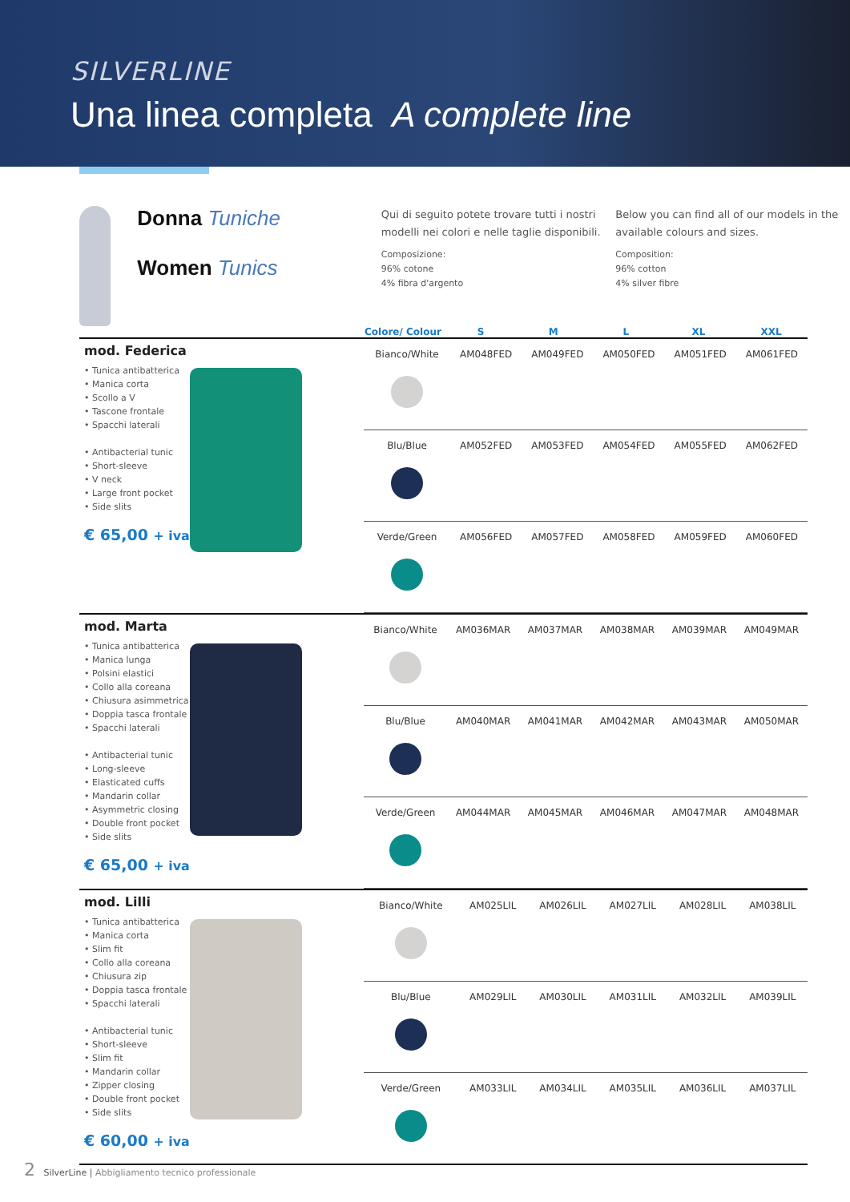SILVERLINE
Una linea completa A complete line
Donna Tuniche
Women Tunics
Qui di seguito potete trovare tutti i nostri modelli nei colori e nelle taglie disponibili.
Composizione:
96% cotone
4% fibra d'argento
Below you can find all of our models in the available colours and sizes.
Composition:
96% cotton
4% silver fibre
Colore/ Colour S M L XL XXL
mod. Federica
• Tunica antibatterica
• Manica corta
• Scollo a V
• Tascone frontale
• Spacchi laterali
• Antibacterial tunic
• Short-sleeve
• V neck
• Large front pocket
• Side slits
€ 65,00 + iva
| Bianco/White | AM048FED | AM049FED | AM050FED | AM051FED | AM061FED |
| Blu/Blue | AM052FED | AM053FED | AM054FED | AM055FED | AM062FED |
| Verde/Green | AM056FED | AM057FED | AM058FED | AM059FED | AM060FED |
mod. Marta
• Tunica antibatterica
• Manica lunga
• Polsini elastici
• Collo alla coreana
• Chiusura asimmetrica
• Doppia tasca frontale
• Spacchi laterali
• Antibacterial tunic
• Long-sleeve
• Elasticated cuffs
• Mandarin collar
• Asymmetric closing
• Double front pocket
• Side slits
€ 65,00 + iva
| Bianco/White | AM036MAR | AM037MAR | AM038MAR | AM039MAR | AM049MAR |
| Blu/Blue | AM040MAR | AM041MAR | AM042MAR | AM043MAR | AM050MAR |
| Verde/Green | AM044MAR | AM045MAR | AM046MAR | AM047MAR | AM048MAR |
mod. Lilli
• Tunica antibatterica
• Manica corta
• Slim fit
• Collo alla coreana
• Chiusura zip
• Doppia tasca frontale
• Spacchi laterali
• Antibacterial tunic
• Short-sleeve
• Slim fit
• Mandarin collar
• Zipper closing
• Double front pocket
• Side slits
€ 60,00 + iva
| Bianco/White | AM025LIL | AM026LIL | AM027LIL | AM028LIL | AM038LIL |
| Blu/Blue | AM029LIL | AM030LIL | AM031LIL | AM032LIL | AM039LIL |
| Verde/Green | AM033LIL | AM034LIL | AM035LIL | AM036LIL | AM037LIL |
2 SilverLine | Abbigliamento tecnico professionale